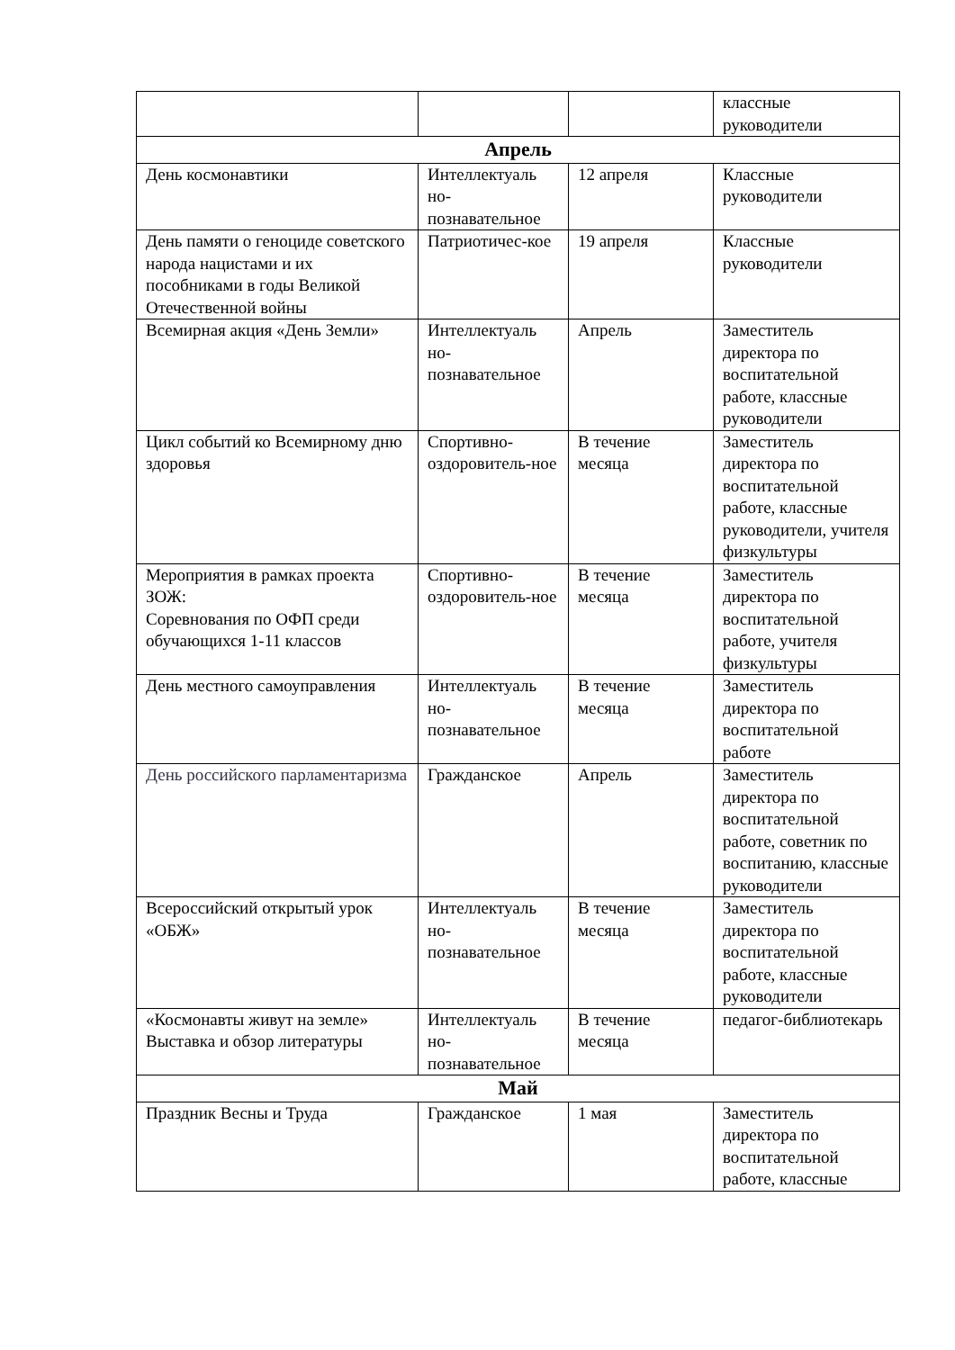| | | | классные руководители |
| Апрель | | | |
| День космонавтики | Интеллектуаль но-познавательное | 12 апреля | Классные руководители |
| День памяти о геноциде советского народа нацистами и их пособниками в годы Великой Отечественной войны | Патриотичес-кое | 19 апреля | Классные руководители |
| Всемирная акция «День Земли» | Интеллектуаль но-познавательное | Апрель | Заместитель директора по воспитательной работе, классные руководители |
| Цикл событий ко Всемирному дню здоровья | Спортивно-оздоровитель-ное | В течение месяца | Заместитель директора по воспитательной работе, классные руководители, учителя физкультуры |
| Мероприятия в рамках проекта ЗОЖ: Соревнования по ОФП среди обучающихся 1-11 классов | Спортивно-оздоровитель-ное | В течение месяца | Заместитель директора по воспитательной работе, учителя физкультуры |
| День местного самоуправления | Интеллектуаль но-познавательное | В течение месяца | Заместитель директора по воспитательной работе |
| День российского парламентаризма | Гражданское | Апрель | Заместитель директора по воспитательной работе, советник по воспитанию, классные руководители |
| Всероссийский открытый урок «ОБЖ» | Интеллектуаль но-познавательное | В течение месяца | Заместитель директора по воспитательной работе, классные руководители |
| «Космонавты живут на земле» Выставка и обзор литературы | Интеллектуаль но-познавательное | В течение месяца | педагог-библиотекарь |
| Май | | | |
| Праздник Весны и Труда | Гражданское | 1 мая | Заместитель директора по воспитательной работе, классные |